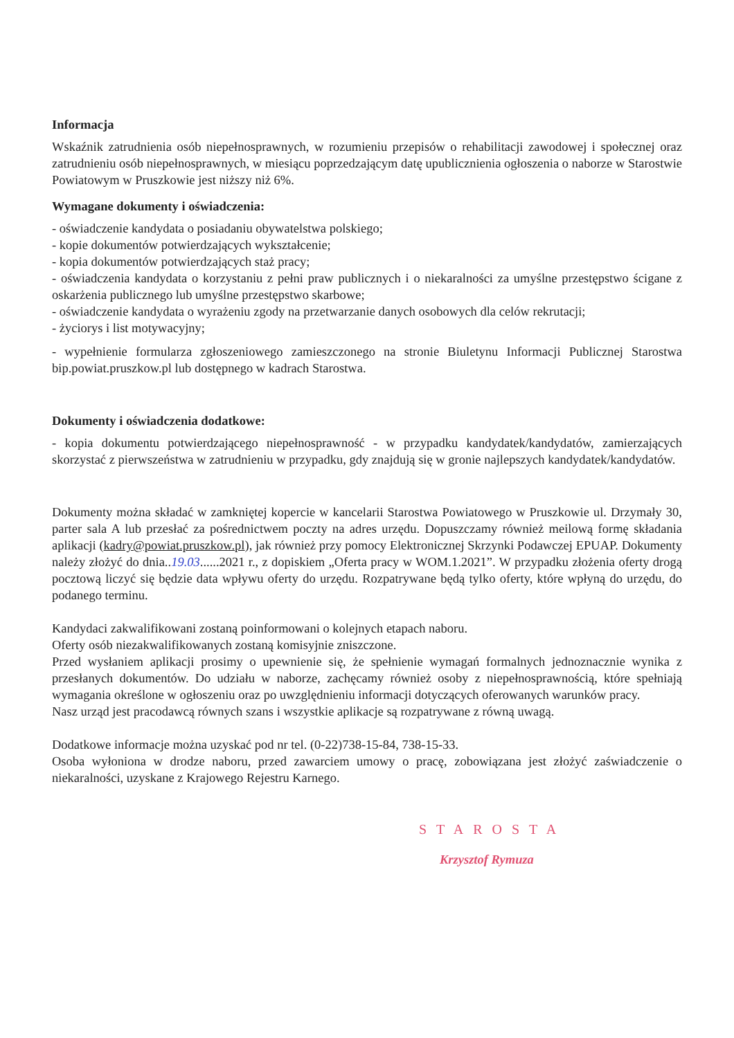Informacja
Wskaźnik zatrudnienia osób niepełnosprawnych, w rozumieniu przepisów o rehabilitacji zawodowej i społecznej oraz zatrudnieniu osób niepełnosprawnych, w miesiącu poprzedzającym datę upublicznienia ogłoszenia o naborze w Starostwie Powiatowym w Pruszkowie jest niższy niż 6%.
Wymagane dokumenty i oświadczenia:
- oświadczenie kandydata o posiadaniu obywatelstwa polskiego;
- kopie dokumentów potwierdzających wykształcenie;
- kopia dokumentów potwierdzających staż pracy;
- oświadczenia kandydata o korzystaniu z pełni praw publicznych i o niekaralności za umyślne przestępstwo ścigane z oskarżenia publicznego lub umyślne przestępstwo skarbowe;
- oświadczenie kandydata o wyrażeniu zgody na przetwarzanie danych osobowych dla celów rekrutacji;
- życiorys i list motywacyjny;
- wypełnienie formularza zgłoszeniowego zamieszczonego na stronie Biuletynu Informacji Publicznej Starostwa bip.powiat.pruszkow.pl lub dostępnego w kadrach Starostwa.
Dokumenty i oświadczenia dodatkowe:
- kopia dokumentu potwierdzającego niepełnosprawność - w przypadku kandydatek/kandydatów, zamierzających skorzystać z pierwszeństwa w zatrudnieniu w przypadku, gdy znajdują się w gronie najlepszych kandydatek/kandydatów.
Dokumenty można składać w zamkniętej kopercie w kancelarii Starostwa Powiatowego w Pruszkowie ul. Drzymały 30, parter sala A lub przesłać za pośrednictwem poczty na adres urzędu. Dopuszczamy również meilową formę składania aplikacji (kadry@powiat.pruszkow.pl), jak również przy pomocy Elektronicznej Skrzynki Podawczej EPUAP. Dokumenty należy złożyć do dnia..19.03......2021 r., z dopiskiem „Oferta pracy w WOM.1.2021”. W przypadku złożenia oferty drogą pocztową liczyć się będzie data wpływu oferty do urzędu. Rozpatrywane będą tylko oferty, które wpłyną do urzędu, do podanego terminu.
Kandydaci zakwalifikowani zostaną poinformowani o kolejnych etapach naboru.
Oferty osób niezakwalifikowanych zostaną komisyjnie zniszczone.
Przed wysłaniem aplikacji prosimy o upewnienie się, że spełnienie wymagań formalnych jednoznacznie wynika z przesłanych dokumentów. Do udziału w naborze, zachęcamy również osoby z niepełnosprawnością, które spełniają wymagania określone w ogłoszeniu oraz po uwzględnieniu informacji dotyczących oferowanych warunków pracy.
Nasz urząd jest pracodawcą równych szans i wszystkie aplikacje są rozpatrywane z równą uwagą.
Dodatkowe informacje można uzyskać pod nr tel. (0-22)738-15-84, 738-15-33.
Osoba wyłoniona w drodze naboru, przed zawarciem umowy o pracę, zobowiązana jest złożyć zaświadczenie o niekaralności, uzyskane z Krajowego Rejestru Karnego.
STAROSTA
Krzysztof Rymuza